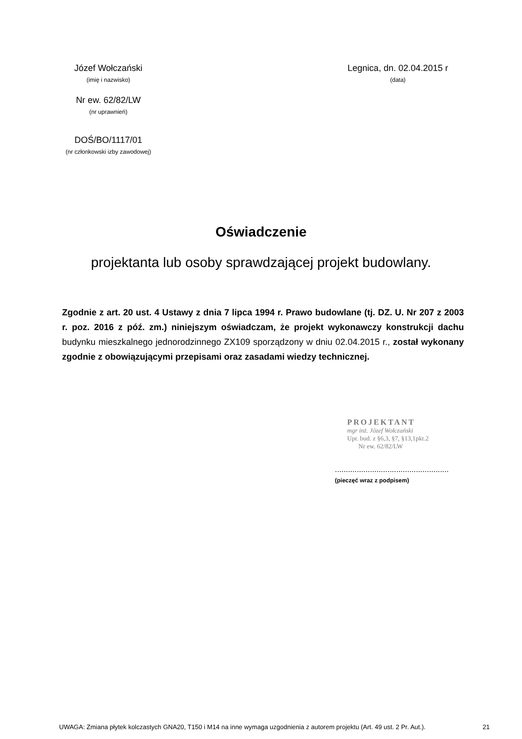Józef Wołczański
(imię i nazwisko)
Nr ew. 62/82/LW
(nr uprawnień)
DOŚ/BO/1117/01
(nr członkowski izby zawodowej)
Legnica, dn. 02.04.2015 r
(data)
Oświadczenie
projektanta lub osoby sprawdzającej projekt budowlany.
Zgodnie z art. 20 ust. 4 Ustawy z dnia 7 lipca 1994 r. Prawo budowlane (tj. DZ. U. Nr 207 z 2003 r. poz. 2016 z póź. zm.) niniejszym oświadczam, że projekt wykonawczy konstrukcji dachu budynku mieszkalnego jednorodzinnego ZX109 sporządzony w dniu 02.04.2015 r., został wykonany zgodnie z obowiązującymi przepisami oraz zasadami wiedzy technicznej.
PROJEKTANT
mgr inż. Józef Wołczański
Upr. bud. z §6,3, §7, §13,1pkt.2
Nr ew. 62/82/LW
....................................................
(pieczęć wraz z podpisem)
UWAGA: Zmiana płytek kolczastych GNA20, T150 i M14 na inne wymaga uzgodnienia z autorem projektu (Art. 49 ust. 2 Pr. Aut.).
21